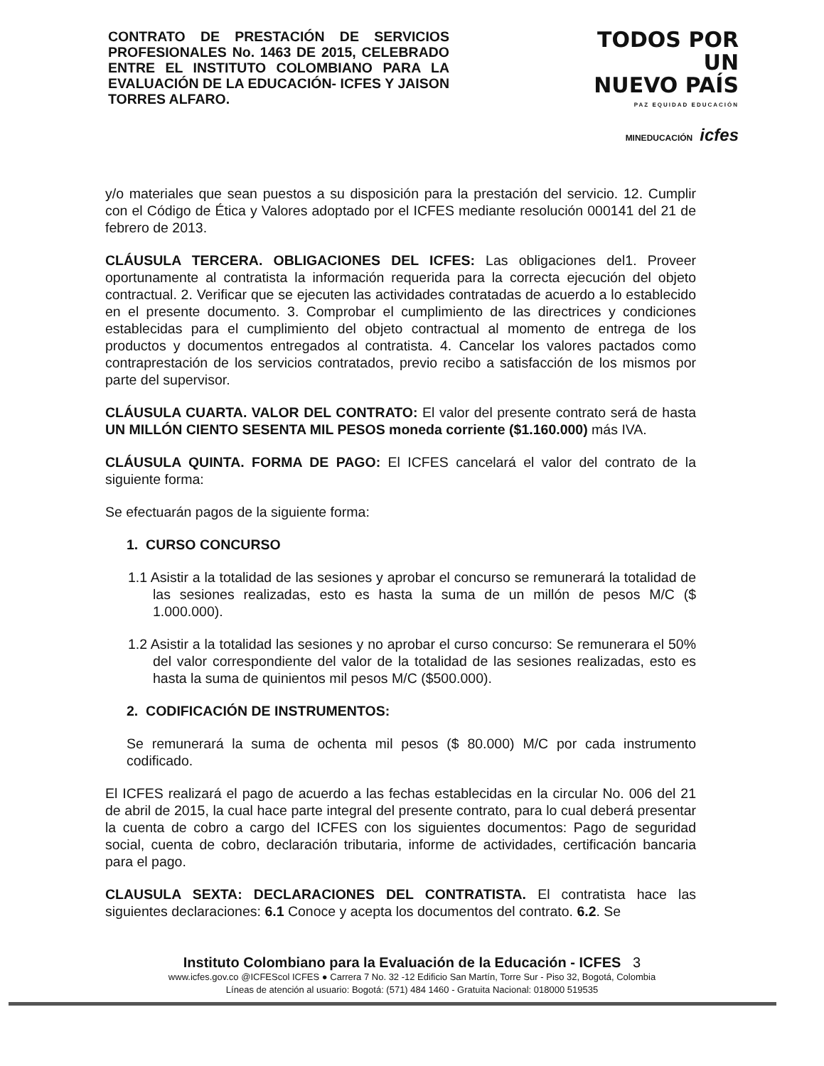CONTRATO DE PRESTACIÓN DE SERVICIOS PROFESIONALES No. 1463 DE 2015, CELEBRADO ENTRE EL INSTITUTO COLOMBIANO PARA LA EVALUACIÓN DE LA EDUCACIÓN- ICFES Y JAISON TORRES ALFARO.
TODOS POR UN
NUEVO PAÍS
PAZ EQUIDAD EDUCACIÓN
MINEDUCACIÓN icfes
y/o materiales que sean puestos a su disposición para la prestación del servicio. 12. Cumplir con el Código de Ética y Valores adoptado por el ICFES mediante resolución 000141 del 21 de febrero de 2013.
CLÁUSULA TERCERA. OBLIGACIONES DEL ICFES: Las obligaciones del1. Proveer oportunamente al contratista la información requerida para la correcta ejecución del objeto contractual. 2. Verificar que se ejecuten las actividades contratadas de acuerdo a lo establecido en el presente documento. 3. Comprobar el cumplimiento de las directrices y condiciones establecidas para el cumplimiento del objeto contractual al momento de entrega de los productos y documentos entregados al contratista. 4. Cancelar los valores pactados como contraprestación de los servicios contratados, previo recibo a satisfacción de los mismos por parte del supervisor.
CLÁUSULA CUARTA. VALOR DEL CONTRATO: El valor del presente contrato será de hasta UN MILLÓN CIENTO SESENTA MIL PESOS moneda corriente ($1.160.000) más IVA.
CLÁUSULA QUINTA. FORMA DE PAGO: El ICFES cancelará el valor del contrato de la siguiente forma:
Se efectuarán pagos de la siguiente forma:
1. CURSO CONCURSO
1.1 Asistir a la totalidad de las sesiones y aprobar el concurso se remunerará la totalidad de las sesiones realizadas, esto es hasta la suma de un millón de pesos M/C ($ 1.000.000).
1.2 Asistir a la totalidad las sesiones y no aprobar el curso concurso: Se remunerara el 50% del valor correspondiente del valor de la totalidad de las sesiones realizadas, esto es hasta la suma de quinientos mil pesos M/C ($500.000).
2. CODIFICACIÓN DE INSTRUMENTOS:
Se remunerará la suma de ochenta mil pesos ($ 80.000) M/C por cada instrumento codificado.
El ICFES realizará el pago de acuerdo a las fechas establecidas en la circular No. 006 del 21 de abril de 2015, la cual hace parte integral del presente contrato, para lo cual deberá presentar la cuenta de cobro a cargo del ICFES con los siguientes documentos: Pago de seguridad social, cuenta de cobro, declaración tributaria, informe de actividades, certificación bancaria para el pago.
CLAUSULA SEXTA: DECLARACIONES DEL CONTRATISTA. El contratista hace las siguientes declaraciones: 6.1 Conoce y acepta los documentos del contrato. 6.2. Se
Instituto Colombiano para la Evaluación de la Educación - ICFES 3
www.icfes.gov.co @ICFEScol ICFES ● Carrera 7 No. 32 -12 Edificio San Martín, Torre Sur - Piso 32, Bogotá, Colombia
Líneas de atención al usuario: Bogotá: (571) 484 1460 - Gratuita Nacional: 018000 519535